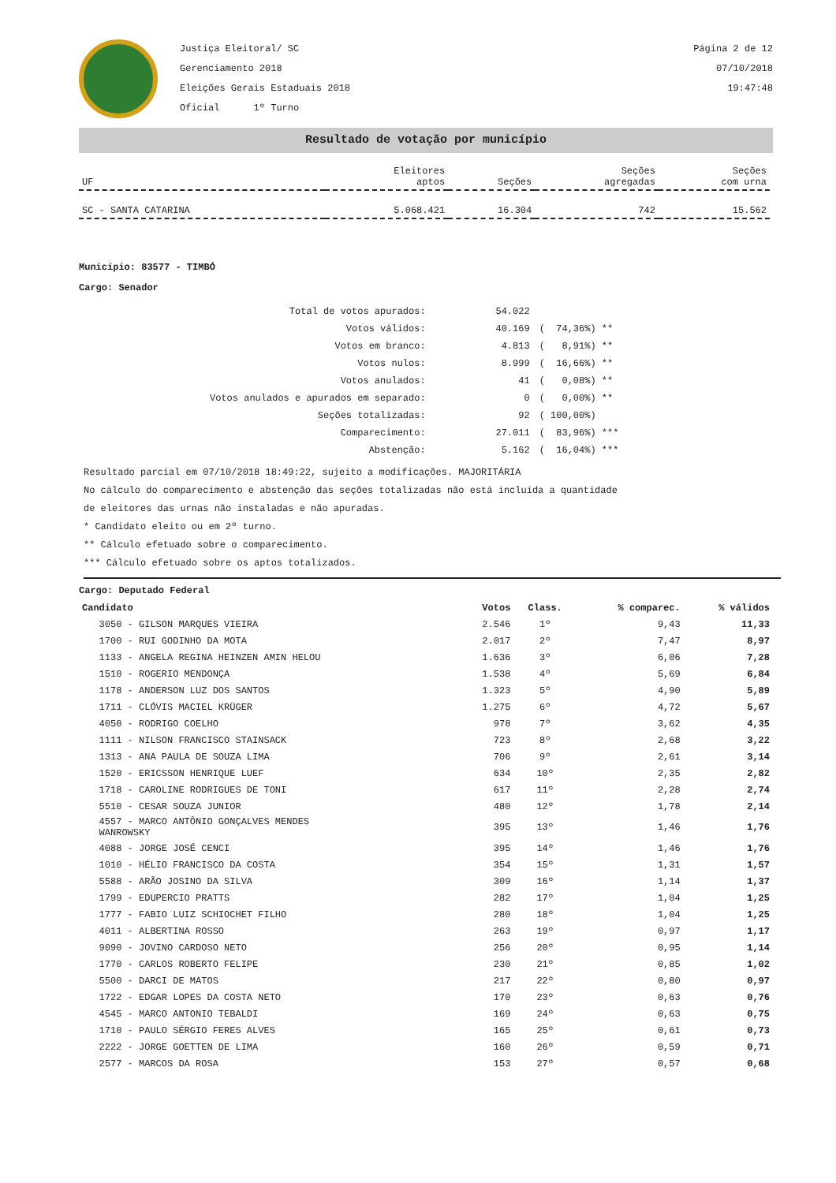Justiça Eleitoral/ SC
Gerenciamento 2018
Eleições Gerais Estaduais 2018
Oficial 1º Turno
Página 2 de 12
07/10/2018
19:47:48
Resultado de votação por município
| UF | Eleitores aptos | Seções | Seções agregadas | Seções com urna |
| --- | --- | --- | --- | --- |
| SC - SANTA CATARINA | 5.068.421 | 16.304 | 742 | 15.562 |
Município: 83577 - TIMBÓ
Cargo: Senador
| Total de votos apurados: | 54.022 | |
| Votos válidos: | 40.169 | ( 74,36%) ** |
| Votos em branco: | 4.813 | ( 8,91%) ** |
| Votos nulos: | 8.999 | ( 16,66%) ** |
| Votos anulados: | 41 | ( 0,08%) ** |
| Votos anulados e apurados em separado: | 0 | ( 0,00%) ** |
| Seções totalizadas: | 92 | ( 100,00%) |
| Comparecimento: | 27.011 | ( 83,96%) *** |
| Abstenção: | 5.162 | ( 16,04%) *** |
Resultado parcial em 07/10/2018 18:49:22, sujeito a modificações. MAJORITÁRIA
No cálculo do comparecimento e abstenção das seções totalizadas não está incluída a quantidade
de eleitores das urnas não instaladas e não apuradas.
* Candidato eleito ou em 2º turno.
** Cálculo efetuado sobre o comparecimento.
*** Cálculo efetuado sobre os aptos totalizados.
Cargo: Deputado Federal
| Candidato | Votos | Class. | % comparec. | % válidos |
| --- | --- | --- | --- | --- |
| 3050 - GILSON MARQUES VIEIRA | 2.546 | 1º | 9,43 | 11,33 |
| 1700 - RUI GODINHO DA MOTA | 2.017 | 2º | 7,47 | 8,97 |
| 1133 - ANGELA REGINA HEINZEN AMIN HELOU | 1.636 | 3º | 6,06 | 7,28 |
| 1510 - ROGERIO MENDONÇA | 1.538 | 4º | 5,69 | 6,84 |
| 1178 - ANDERSON LUZ DOS SANTOS | 1.323 | 5º | 4,90 | 5,89 |
| 1711 - CLÓVIS MACIEL KRÜGER | 1.275 | 6º | 4,72 | 5,67 |
| 4050 - RODRIGO COELHO | 978 | 7º | 3,62 | 4,35 |
| 1111 - NILSON FRANCISCO STAINSACK | 723 | 8º | 2,68 | 3,22 |
| 1313 - ANA PAULA DE SOUZA LIMA | 706 | 9º | 2,61 | 3,14 |
| 1520 - ERICSSON HENRIQUE LUEF | 634 | 10º | 2,35 | 2,82 |
| 1718 - CAROLINE RODRIGUES DE TONI | 617 | 11º | 2,28 | 2,74 |
| 5510 - CESAR SOUZA JUNIOR | 480 | 12º | 1,78 | 2,14 |
| 4557 - MARCO ANTÔNIO GONÇALVES MENDES WANROWSKY | 395 | 13º | 1,46 | 1,76 |
| 4088 - JORGE JOSÉ CENCI | 395 | 14º | 1,46 | 1,76 |
| 1010 - HÉLIO FRANCISCO DA COSTA | 354 | 15º | 1,31 | 1,57 |
| 5588 - ARÃO JOSINO DA SILVA | 309 | 16º | 1,14 | 1,37 |
| 1799 - EDUPERCIO PRATTS | 282 | 17º | 1,04 | 1,25 |
| 1777 - FABIO LUIZ SCHIOCHET FILHO | 280 | 18º | 1,04 | 1,25 |
| 4011 - ALBERTINA ROSSO | 263 | 19º | 0,97 | 1,17 |
| 9090 - JOVINO CARDOSO NETO | 256 | 20º | 0,95 | 1,14 |
| 1770 - CARLOS ROBERTO FELIPE | 230 | 21º | 0,85 | 1,02 |
| 5500 - DARCI DE MATOS | 217 | 22º | 0,80 | 0,97 |
| 1722 - EDGAR LOPES DA COSTA NETO | 170 | 23º | 0,63 | 0,76 |
| 4545 - MARCO ANTONIO TEBALDI | 169 | 24º | 0,63 | 0,75 |
| 1710 - PAULO SÉRGIO FERES ALVES | 165 | 25º | 0,61 | 0,73 |
| 2222 - JORGE GOETTEN DE LIMA | 160 | 26º | 0,59 | 0,71 |
| 2577 - MARCOS DA ROSA | 153 | 27º | 0,57 | 0,68 |